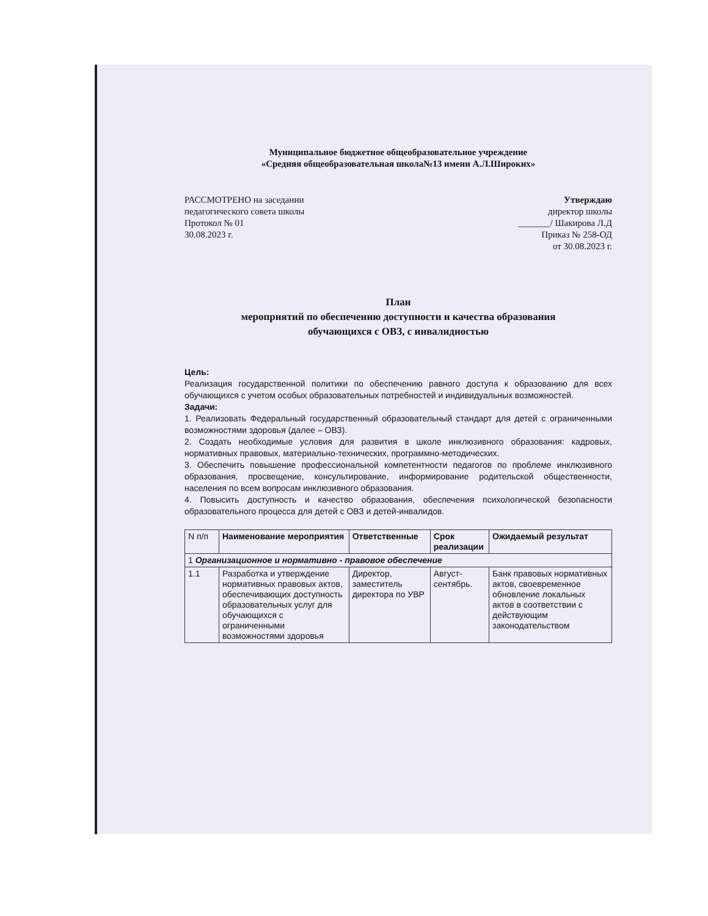Муниципальное бюджетное общеобразовательное учреждение
«Средняя общеобразовательная школа№13 имени А.Л.Широких»
РАССМОТРЕНО на заседании
педагогического совета школы
Протокол № 01
30.08.2023 г.
Утверждаю
директор школы
_______/ Шакирова Л.Д
Приказ № 258-ОД
от 30.08.2023 г.
План
мероприятий по обеспечению доступности и качества образования
обучающихся с ОВЗ, с инвалидностью
Цель:
Реализация государственной политики по обеспечению равного доступа к образованию для всех обучающихся с учетом особых образовательных потребностей и индивидуальных возможностей.
Задачи:
1. Реализовать Федеральный государственный образовательный стандарт для детей с ограниченными возможностями здоровья (далее – ОВЗ).
2. Создать необходимые условия для развития в школе инклюзивного образования: кадровых, нормативных правовых, материально-технических, программно-методических.
3. Обеспечить повышение профессиональной компетентности педагогов по проблеме инклюзивного образования, просвещение, консультирование, информирование родительской общественности, населения по всем вопросам инклюзивного образования.
4. Повысить доступность и качество образования, обеспечения психологической безопасности образовательного процесса для детей с ОВЗ и детей-инвалидов.
| N п/п | Наименование мероприятия | Ответственные | Срок реализации | Ожидаемый результат |
| --- | --- | --- | --- | --- |
| 1 Организационное и нормативно - правовое обеспечение | | | | |
| 1.1 | Разработка и утверждение нормативных правовых актов, обеспечивающих доступность образовательных услуг для обучающихся с ограниченными возможностями здоровья | Директор, заместитель директора по УВР | Август-сентябрь. | Банк правовых нормативных актов, своевременное обновление локальных актов в соответствии с действующим законодательством |